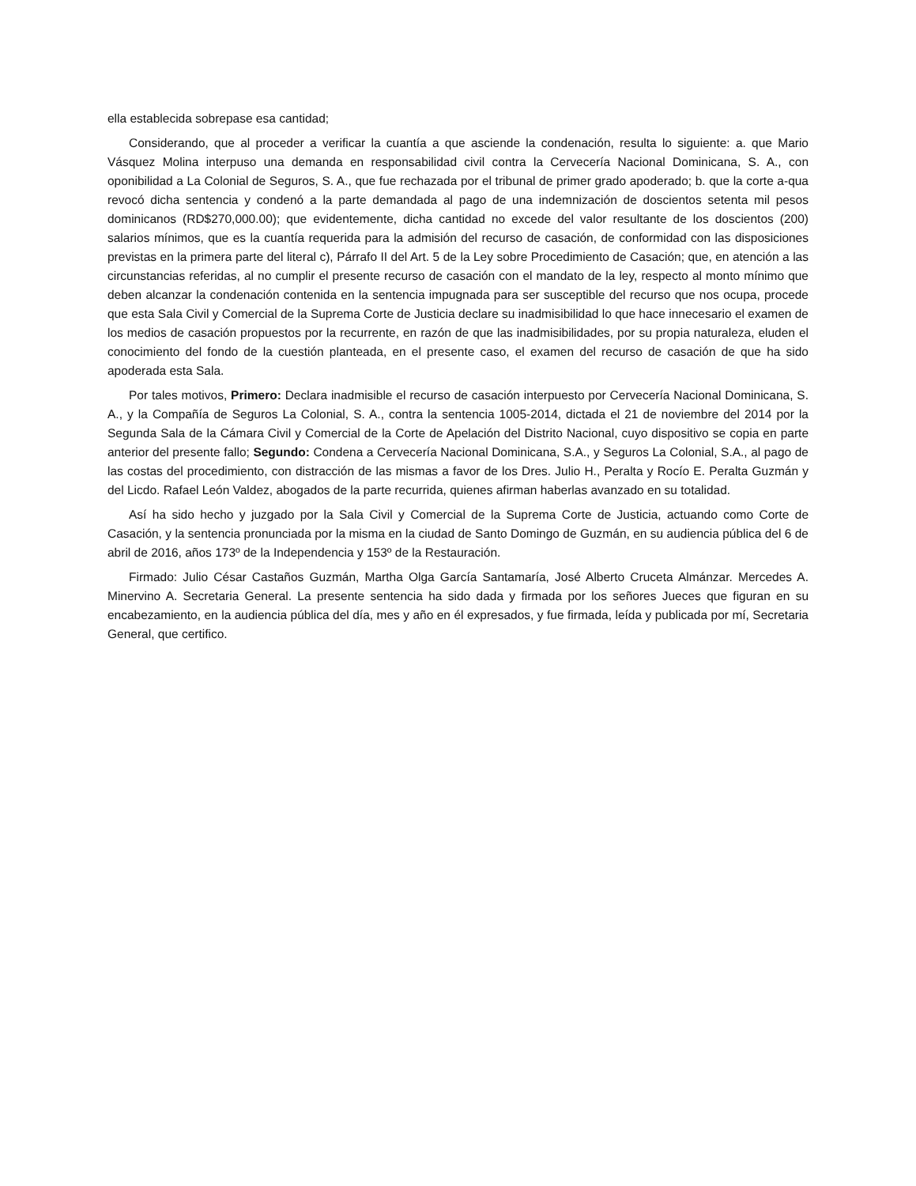ella establecida sobrepase esa cantidad;
Considerando, que al proceder a verificar la cuantía a que asciende la condenación, resulta lo siguiente: a. que Mario Vásquez Molina interpuso una demanda en responsabilidad civil contra la Cervecería Nacional Dominicana, S. A., con oponibilidad a La Colonial de Seguros, S. A., que fue rechazada por el tribunal de primer grado apoderado; b. que la corte a-qua revocó dicha sentencia y condenó a la parte demandada al pago de una indemnización de doscientos setenta mil pesos dominicanos (RD$270,000.00); que evidentemente, dicha cantidad no excede del valor resultante de los doscientos (200) salarios mínimos, que es la cuantía requerida para la admisión del recurso de casación, de conformidad con las disposiciones previstas en la primera parte del literal c), Párrafo II del Art. 5 de la Ley sobre Procedimiento de Casación; que, en atención a las circunstancias referidas, al no cumplir el presente recurso de casación con el mandato de la ley, respecto al monto mínimo que deben alcanzar la condenación contenida en la sentencia impugnada para ser susceptible del recurso que nos ocupa, procede que esta Sala Civil y Comercial de la Suprema Corte de Justicia declare su inadmisibilidad lo que hace innecesario el examen de los medios de casación propuestos por la recurrente, en razón de que las inadmisibilidades, por su propia naturaleza, eluden el conocimiento del fondo de la cuestión planteada, en el presente caso, el examen del recurso de casación de que ha sido apoderada esta Sala.
Por tales motivos, Primero: Declara inadmisible el recurso de casación interpuesto por Cervecería Nacional Dominicana, S. A., y la Compañía de Seguros La Colonial, S. A., contra la sentencia 1005-2014, dictada el 21 de noviembre del 2014 por la Segunda Sala de la Cámara Civil y Comercial de la Corte de Apelación del Distrito Nacional, cuyo dispositivo se copia en parte anterior del presente fallo; Segundo: Condena a Cervecería Nacional Dominicana, S.A., y Seguros La Colonial, S.A., al pago de las costas del procedimiento, con distracción de las mismas a favor de los Dres. Julio H., Peralta y Rocío E. Peralta Guzmán y del Licdo. Rafael León Valdez, abogados de la parte recurrida, quienes afirman haberlas avanzado en su totalidad.
Así ha sido hecho y juzgado por la Sala Civil y Comercial de la Suprema Corte de Justicia, actuando como Corte de Casación, y la sentencia pronunciada por la misma en la ciudad de Santo Domingo de Guzmán, en su audiencia pública del 6 de abril de 2016, años 173º de la Independencia y 153º de la Restauración.
Firmado: Julio César Castaños Guzmán, Martha Olga García Santamaría, José Alberto Cruceta Almánzar. Mercedes A. Minervino A. Secretaria General. La presente sentencia ha sido dada y firmada por los señores Jueces que figuran en su encabezamiento, en la audiencia pública del día, mes y año en él expresados, y fue firmada, leída y publicada por mí, Secretaria General, que certifico.